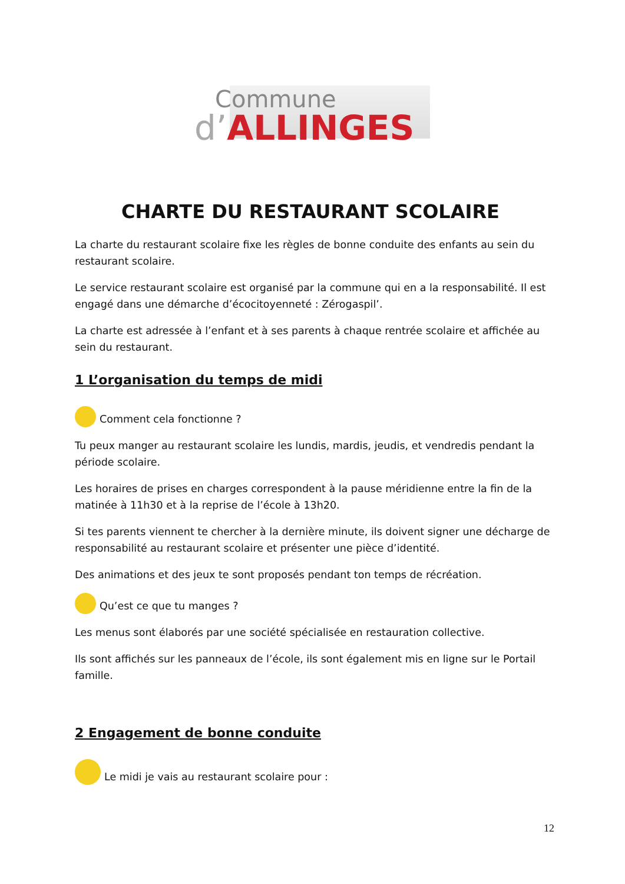Commune
d’ALLINGES
CHARTE DU RESTAURANT SCOLAIRE
La charte du restaurant scolaire fixe les règles de bonne conduite des enfants au sein du restaurant scolaire.
Le service restaurant scolaire est organisé par la commune qui en a la responsabilité. Il est engagé dans une démarche d’écocitoyenneté : Zérogaspil’.
La charte est adressée à l’enfant et à ses parents à chaque rentrée scolaire et affichée au sein du restaurant.
1 L’organisation du temps de midi
Comment cela fonctionne ?
Tu peux manger au restaurant scolaire les lundis, mardis, jeudis, et vendredis pendant la période scolaire.
Les horaires de prises en charges correspondent à la pause méridienne entre la fin de la matinée à 11h30 et à la reprise de l’école à 13h20.
Si tes parents viennent te chercher à la dernière minute, ils doivent signer une décharge de responsabilité au restaurant scolaire et présenter une pièce d’identité.
Des animations et des jeux te sont proposés pendant ton temps de récréation.
Qu’est ce que tu manges ?
Les menus sont élaborés par une société spécialisée en restauration collective.
Ils sont affichés sur les panneaux de l’école, ils sont également mis en ligne sur le Portail famille.
2 Engagement de bonne conduite
Le midi je vais au restaurant scolaire pour :
12